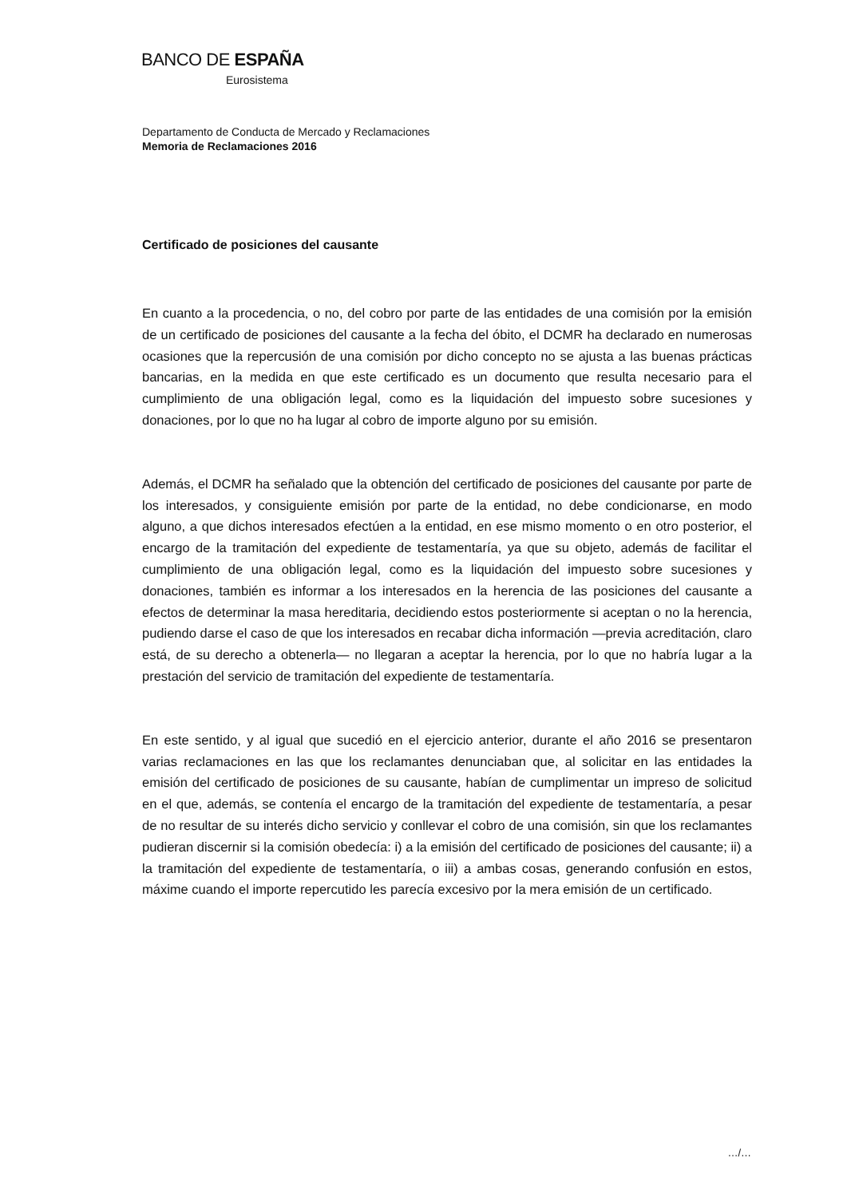BANCO DE ESPAÑA
Eurosistema
Departamento de Conducta de Mercado y Reclamaciones
Memoria de Reclamaciones 2016
Certificado de posiciones del causante
En cuanto a la procedencia, o no, del cobro por parte de las entidades de una comisión por la emisión de un certificado de posiciones del causante a la fecha del óbito, el DCMR ha declarado en numerosas ocasiones que la repercusión de una comisión por dicho concepto no se ajusta a las buenas prácticas bancarias, en la medida en que este certificado es un documento que resulta necesario para el cumplimiento de una obligación legal, como es la liquidación del impuesto sobre sucesiones y donaciones, por lo que no ha lugar al cobro de importe alguno por su emisión.
Además, el DCMR ha señalado que la obtención del certificado de posiciones del causante por parte de los interesados, y consiguiente emisión por parte de la entidad, no debe condicionarse, en modo alguno, a que dichos interesados efectúen a la entidad, en ese mismo momento o en otro posterior, el encargo de la tramitación del expediente de testamentaría, ya que su objeto, además de facilitar el cumplimiento de una obligación legal, como es la liquidación del impuesto sobre sucesiones y donaciones, también es informar a los interesados en la herencia de las posiciones del causante a efectos de determinar la masa hereditaria, decidiendo estos posteriormente si aceptan o no la herencia, pudiendo darse el caso de que los interesados en recabar dicha información —previa acreditación, claro está, de su derecho a obtenerla— no llegaran a aceptar la herencia, por lo que no habría lugar a la prestación del servicio de tramitación del expediente de testamentaría.
En este sentido, y al igual que sucedió en el ejercicio anterior, durante el año 2016 se presentaron varias reclamaciones en las que los reclamantes denunciaban que, al solicitar en las entidades la emisión del certificado de posiciones de su causante, habían de cumplimentar un impreso de solicitud en el que, además, se contenía el encargo de la tramitación del expediente de testamentaría, a pesar de no resultar de su interés dicho servicio y conllevar el cobro de una comisión, sin que los reclamantes pudieran discernir si la comisión obedecía: i) a la emisión del certificado de posiciones del causante; ii) a la tramitación del expediente de testamentaría, o iii) a ambas cosas, generando confusión en estos, máxime cuando el importe repercutido les parecía excesivo por la mera emisión de un certificado.
…/…